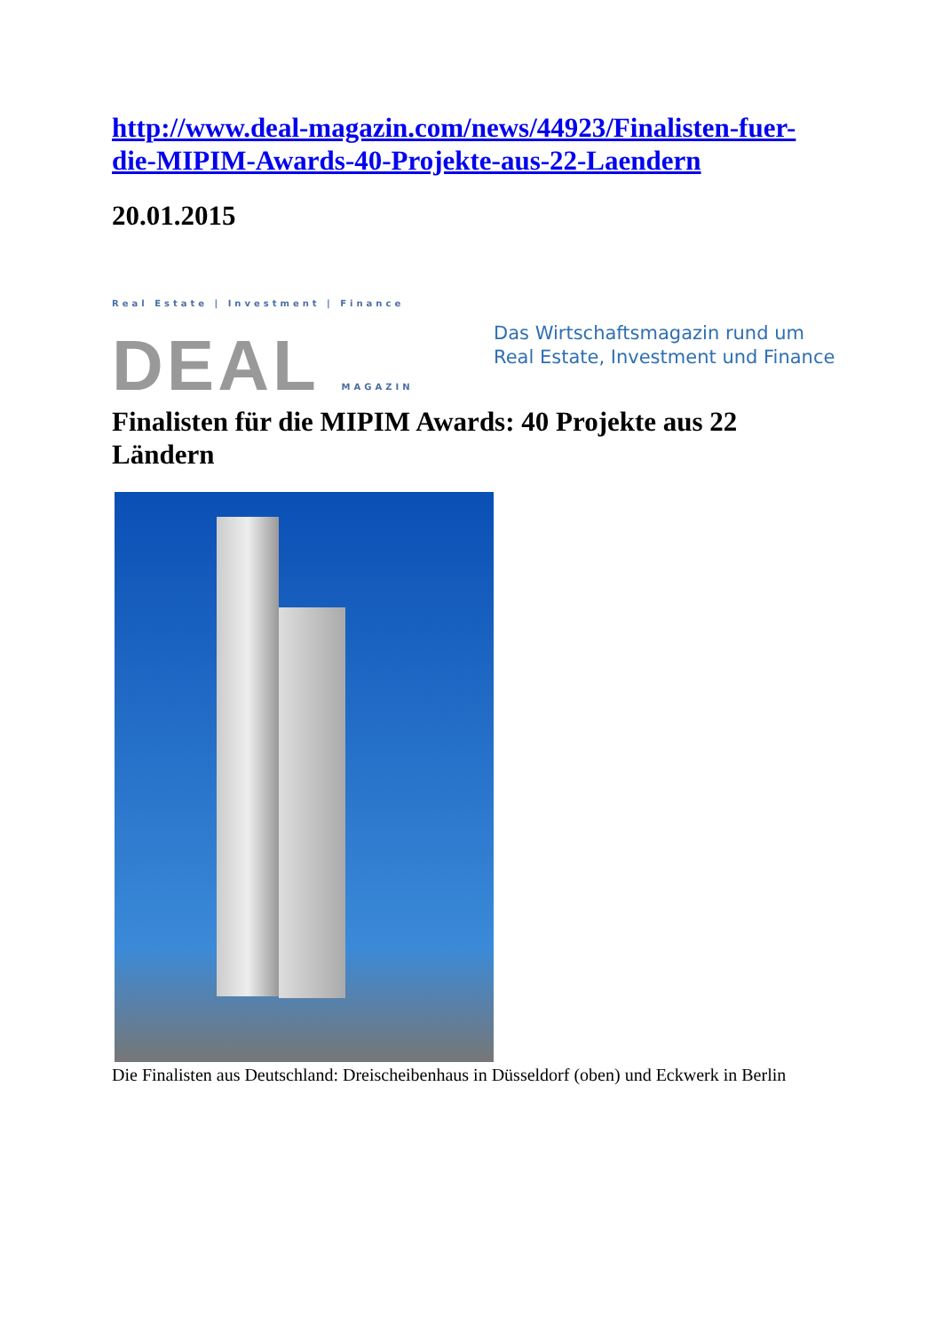http://www.deal-magazin.com/news/44923/Finalisten-fuer-die-MIPIM-Awards-40-Projekte-aus-22-Laendern
20.01.2015
Real Estate | Investment | Finance
DEAL MAGAZIN
Das Wirtschaftsmagazin rund um
Real Estate, Investment und Finance
Finalisten für die MIPIM Awards: 40 Projekte aus 22 Ländern
Die Finalisten aus Deutschland: Dreischeibenhaus in Düsseldorf (oben) und Eckwerk in Berlin